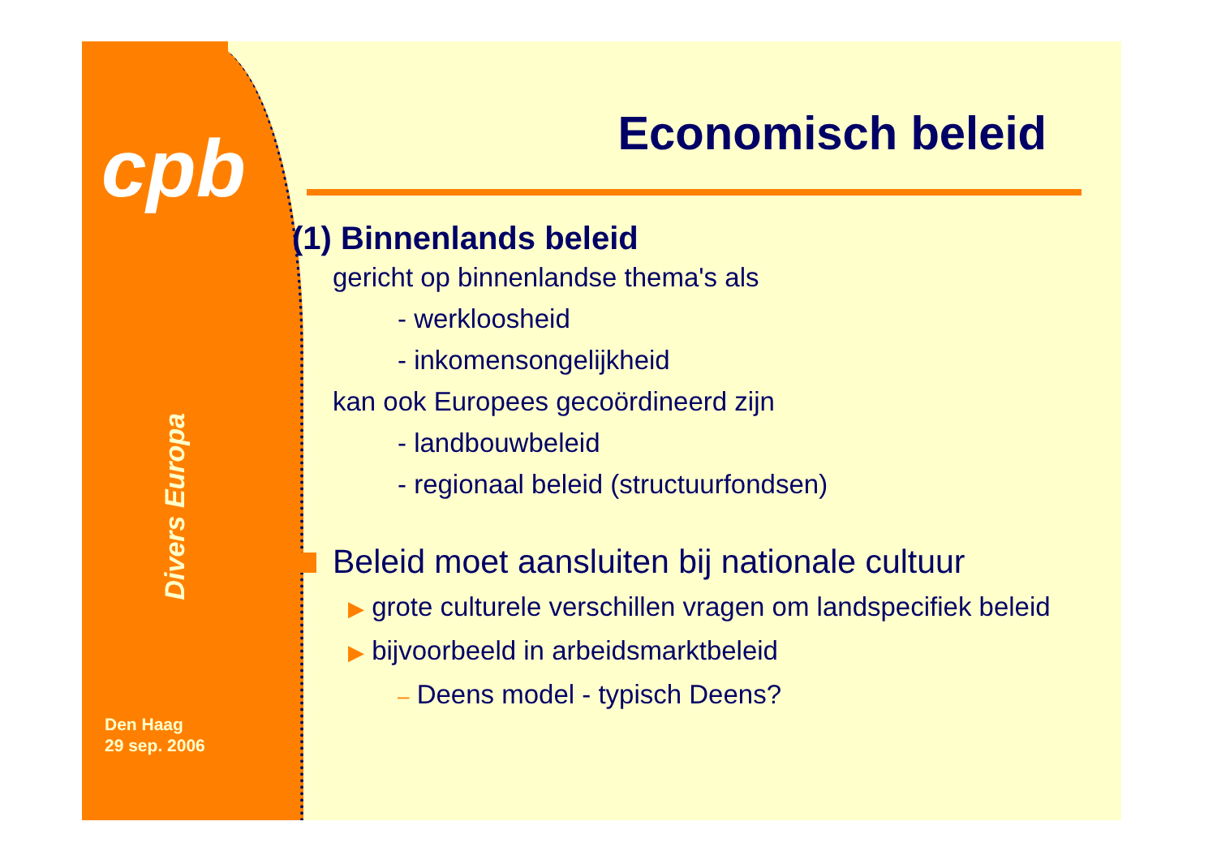cpb
Divers Europa
Den Haag
29 sep. 2006
Economisch beleid
(1) Binnenlands beleid
gericht op binnenlandse thema's als
- werkloosheid
- inkomensongelijkheid
kan ook Europees gecoördineerd zijn
- landbouwbeleid
- regionaal beleid (structuurfondsen)
Beleid moet aansluiten bij nationale cultuur
▶ grote culturele verschillen vragen om landspecifiek beleid
▶ bijvoorbeeld in arbeidsmarktbeleid
– Deens model - typisch Deens?